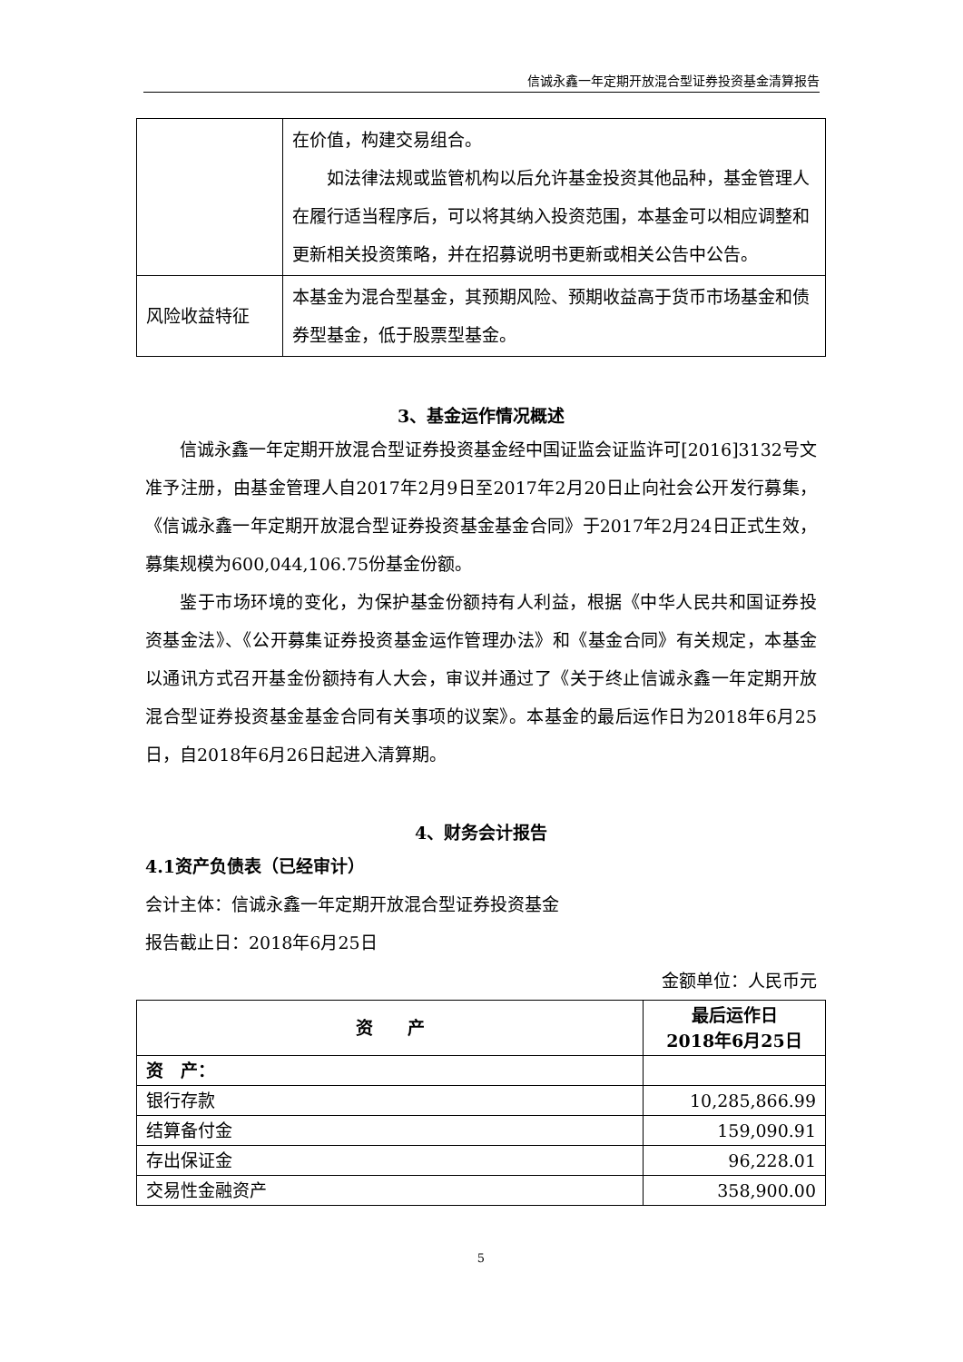信诚永鑫一年定期开放混合型证券投资基金清算报告
| | 在价值，构建交易组合。 如法律法规或监管机构以后允许基金投资其他品种，基金管理人在履行适当程序后，可以将其纳入投资范围，本基金可以相应调整和更新相关投资策略，并在招募说明书更新或相关公告中公告。 |
| 风险收益特征 | 本基金为混合型基金，其预期风险、预期收益高于货币市场基金和债券型基金，低于股票型基金。 |
3、基金运作情况概述
信诚永鑫一年定期开放混合型证券投资基金经中国证监会证监许可[2016]3132号文准予注册，由基金管理人自2017年2月9日至2017年2月20日止向社会公开发行募集，《信诚永鑫一年定期开放混合型证券投资基金基金合同》于2017年2月24日正式生效，募集规模为600,044,106.75份基金份额。
鉴于市场环境的变化，为保护基金份额持有人利益，根据《中华人民共和国证券投资基金法》、《公开募集证券投资基金运作管理办法》和《基金合同》有关规定，本基金以通讯方式召开基金份额持有人大会，审议并通过了《关于终止信诚永鑫一年定期开放混合型证券投资基金基金合同有关事项的议案》。本基金的最后运作日为2018年6月25日，自2018年6月26日起进入清算期。
4、财务会计报告
4.1资产负债表（已经审计）
会计主体：信诚永鑫一年定期开放混合型证券投资基金
报告截止日：2018年6月25日
金额单位：人民币元
| 资 产 | 最后运作日 2018年6月25日 |
| --- | --- |
| 资 产： | |
| 银行存款 | 10,285,866.99 |
| 结算备付金 | 159,090.91 |
| 存出保证金 | 96,228.01 |
| 交易性金融资产 | 358,900.00 |
5